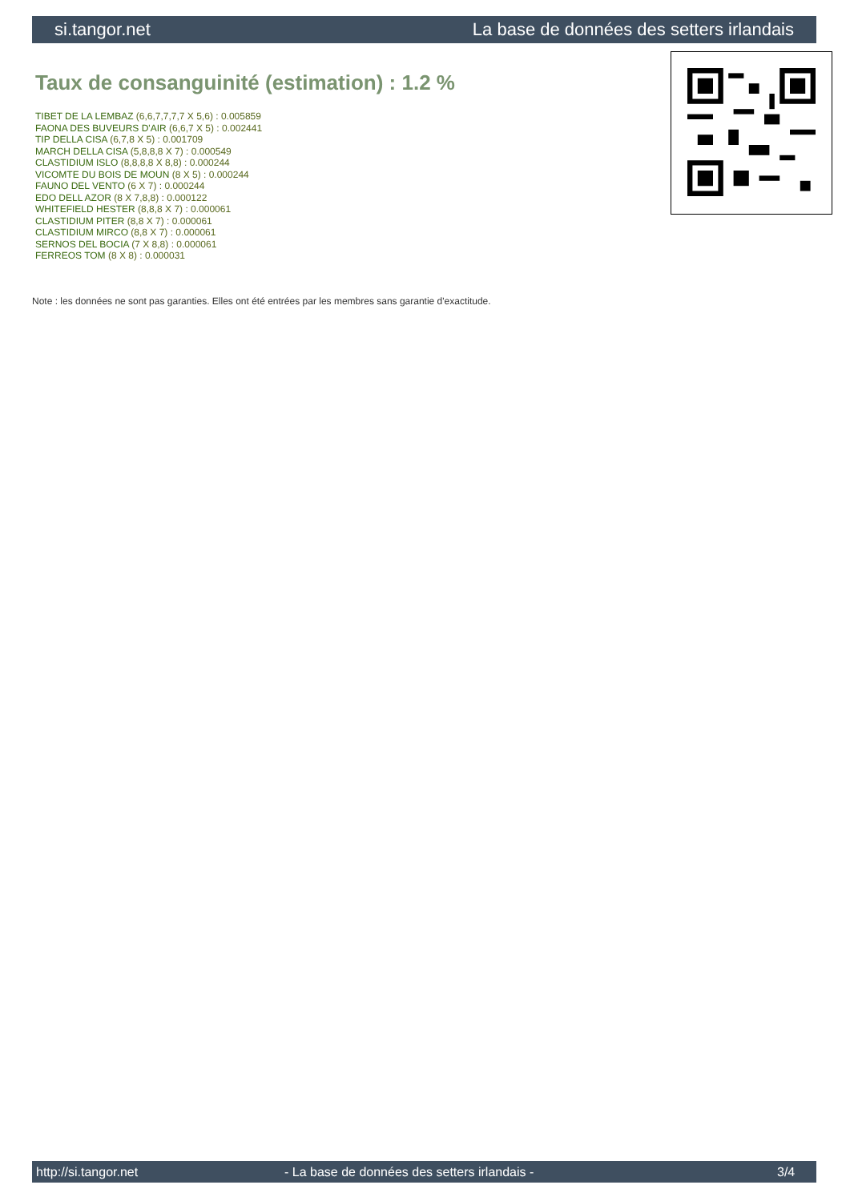si.tangor.net La base de données des setters irlandais
Taux de consanguinité (estimation) : 1.2 %
TIBET DE LA LEMBAZ (6,6,7,7,7,7 X 5,6) : 0.005859
FAONA DES BUVEURS D'AIR (6,6,7 X 5) : 0.002441
TIP DELLA CISA (6,7,8 X 5) : 0.001709
MARCH DELLA CISA (5,8,8,8 X 7) : 0.000549
CLASTIDIUM ISLO (8,8,8,8 X 8,8) : 0.000244
VICOMTE DU BOIS DE MOUN (8 X 5) : 0.000244
FAUNO DEL VENTO (6 X 7) : 0.000244
EDO DELL AZOR (8 X 7,8,8) : 0.000122
WHITEFIELD HESTER (8,8,8 X 7) : 0.000061
CLASTIDIUM PITER (8,8 X 7) : 0.000061
CLASTIDIUM MIRCO (8,8 X 7) : 0.000061
SERNOS DEL BOCIA (7 X 8,8) : 0.000061
FERREOS TOM (8 X 8) : 0.000031
Note : les données ne sont pas garanties. Elles ont été entrées par les membres sans garantie d'exactitude.
http://si.tangor.net - La base de données des setters irlandais - 3/4